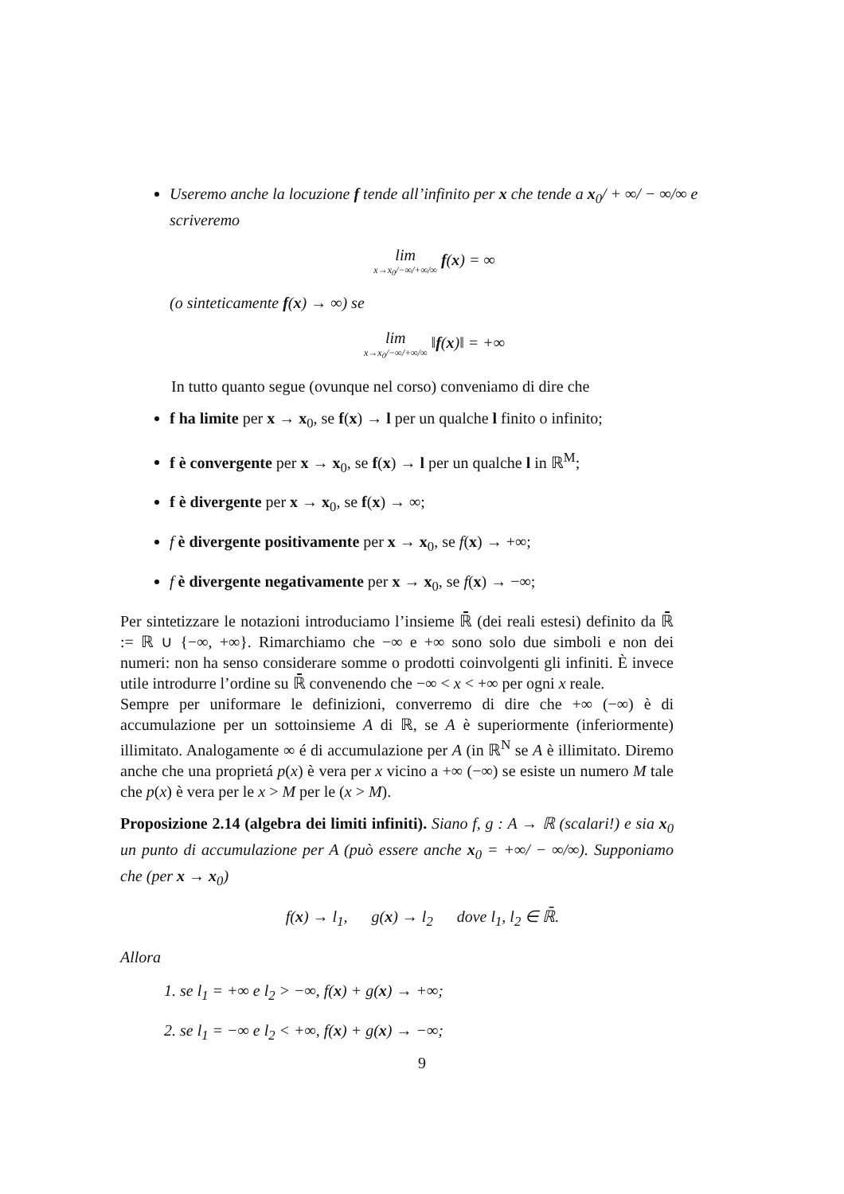Useremo anche la locuzione f tende all’infinito per x che tende a x<sub>0</sub>/ + ∞/ − ∞/∞ e scriveremo
lim x→x<sub>0</sub>/−∞/+∞/∞ f(x) = ∞
(o sinteticamente f(x) → ∞) se
lim x→x<sub>0</sub>/−∞/+∞/∞ ‖f(x)‖ = +∞
In tutto quanto segue (ovunque nel corso) conveniamo di dire che
f ha limite per x → x<sub>0</sub>, se f(x) → l per un qualche l finito o infinito;
f è convergente per x → x<sub>0</sub>, se f(x) → l per un qualche l in ℝ<sup>M</sup>;
f è divergente per x → x<sub>0</sub>, se f(x) → ∞;
f è divergente positivamente per x → x<sub>0</sub>, se f(x) → +∞;
f è divergente negativamente per x → x<sub>0</sub>, se f(x) → −∞;
Per sintetizzare le notazioni introduciamo l’insieme ℝ̄ (dei reali estesi) definito da ℝ̄ := ℝ ∪ {−∞, +∞}. Rimarchiamo che −∞ e +∞ sono solo due simboli e non dei numeri: non ha senso considerare somme o prodotti coinvolgenti gli infiniti. È invece utile introdurre l’ordine su ℝ̄ convenendo che −∞ < x < +∞ per ogni x reale.
Sempre per uniformare le definizioni, converremo di dire che +∞ (−∞) è di accumulazione per un sottoinsieme A di ℝ, se A è superiormente (inferiormente) illimitato. Analogamente ∞ é di accumulazione per A (in ℝ<sup>N</sup> se A è illimitato. Diremo anche che una proprietá p(x) è vera per x vicino a +∞ (−∞) se esiste un numero M tale che p(x) è vera per le x > M per le (x > M).
Proposizione 2.14 (algebra dei limiti infiniti). Siano f, g : A → ℝ (scalari!) e sia x<sub>0</sub> un punto di accumulazione per A (può essere anche x<sub>0</sub> = +∞/ − ∞/∞). Supponiamo che (per x → x<sub>0</sub>)
f(x) → l<sub>1</sub>, g(x) → l<sub>2</sub> dove l<sub>1</sub>, l<sub>2</sub> ∈ ℝ̄.
Allora
1. se l<sub>1</sub> = +∞ e l<sub>2</sub> > −∞, f(x) + g(x) → +∞;
2. se l<sub>1</sub> = −∞ e l<sub>2</sub> < +∞, f(x) + g(x) → −∞;
9